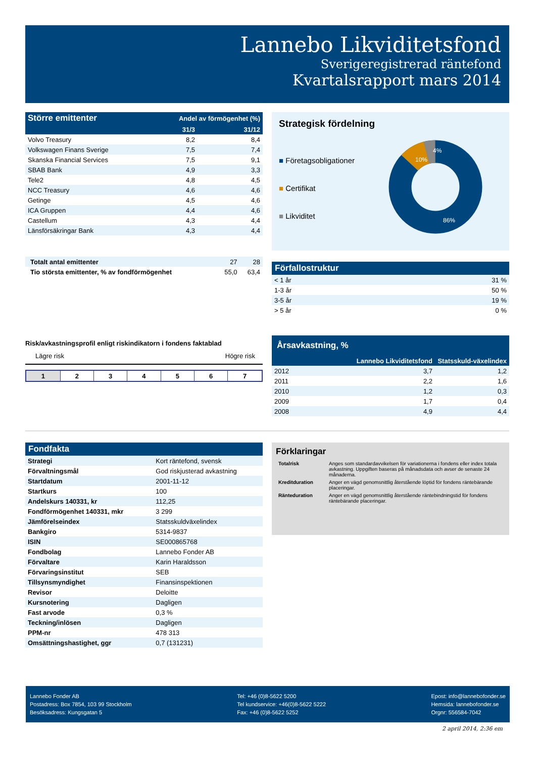Lannebo Likviditetsfond
Sverigeregistrerad räntefond
Kvartalsrapport mars 2014
| Större emittenter | Andel av förmögenhet (%) | |
| --- | --- | --- |
| | 31/3 | 31/12 |
| Volvo Treasury | 8,2 | 8,4 |
| Volkswagen Finans Sverige | 7,5 | 7,4 |
| Skanska Financial Services | 7,5 | 9,1 |
| SBAB Bank | 4,9 | 3,3 |
| Tele2 | 4,8 | 4,5 |
| NCC Treasury | 4,6 | 4,6 |
| Getinge | 4,5 | 4,6 |
| ICA Gruppen | 4,4 | 4,6 |
| Castellum | 4,3 | 4,4 |
| Länsförsäkringar Bank | 4,3 | 4,4 |
| Totalt antal emittenter | 27 | 28 |
| Tio största emittenter, % av fondförmögenhet | 55,0 | 63,4 |
Strategisk fördelning
■ Företagsobligationer
■ Certifikat
■ Likviditet
10%
4%
86%
Förfallostruktur
| < 1 år | 31 % |
| 1-3 år | 50 % |
| 3-5 år | 19 % |
| > 5 år | 0 % |
Risk/avkastningsprofil enligt riskindikatorn i fondens faktablad
Lägre risk Högre risk
| 1 | 2 | 3 | 4 | 5 | 6 | 7 |
| Årsavkastning, % | | |
| --- | --- | --- |
| | Lannebo Likviditetsfond | Statsskuld-växelindex |
| 2012 | 3,7 | 1,2 |
| 2011 | 2,2 | 1,6 |
| 2010 | 1,2 | 0,3 |
| 2009 | 1,7 | 0,4 |
| 2008 | 4,9 | 4,4 |
Fondfakta
| Strategi | Kort räntefond, svensk |
| Förvaltningsmål | God riskjusterad avkastning |
| Startdatum | 2001-11-12 |
| Startkurs | 100 |
| Andelskurs 140331, kr | 112,25 |
| Fondförmögenhet 140331, mkr | 3 299 |
| Jämförelseindex | Statsskuldväxelindex |
| Bankgiro | 5314-9837 |
| ISIN | SE000865768 |
| Fondbolag | Lannebo Fonder AB |
| Förvaltare | Karin Haraldsson |
| Förvaringsinstitut | SEB |
| Tillsynsmyndighet | Finansinspektionen |
| Revisor | Deloitte |
| Kursnotering | Dagligen |
| Fast arvode | 0,3 % |
| Teckning/inlösen | Dagligen |
| PPM-nr | 478 313 |
| Omsättningshastighet, ggr | 0,7 (131231) |
Förklaringar
| Totalrisk | Anges som standardavvikelsen för variationerna i fondens eller index totala avkastning. Uppgiften baseras på månadsdata och avser de senaste 24 månaderna. |
| Kreditduration | Anger en vägd genomsnittlig återstående löptid för fondens räntebärande placeringar. |
| Ränteduration | Anger en vägd genomsnittlig återstående räntebindningstid för fondens räntebärande placeringar. |
Lannebo Fonder AB
Postadress: Box 7854, 103 99 Stockholm
Besöksadress: Kungsgatan 5
Tel: +46 (0)8-5622 5200
Tel kundservice: +46(0)8-5622 5222
Fax: +46 (0)8-5622 5252
Epost: info@lannebofonder.se
Hemsida: lannebofonder.se
Orgnr: 556584-7042
2 april 2014, 2:36 em